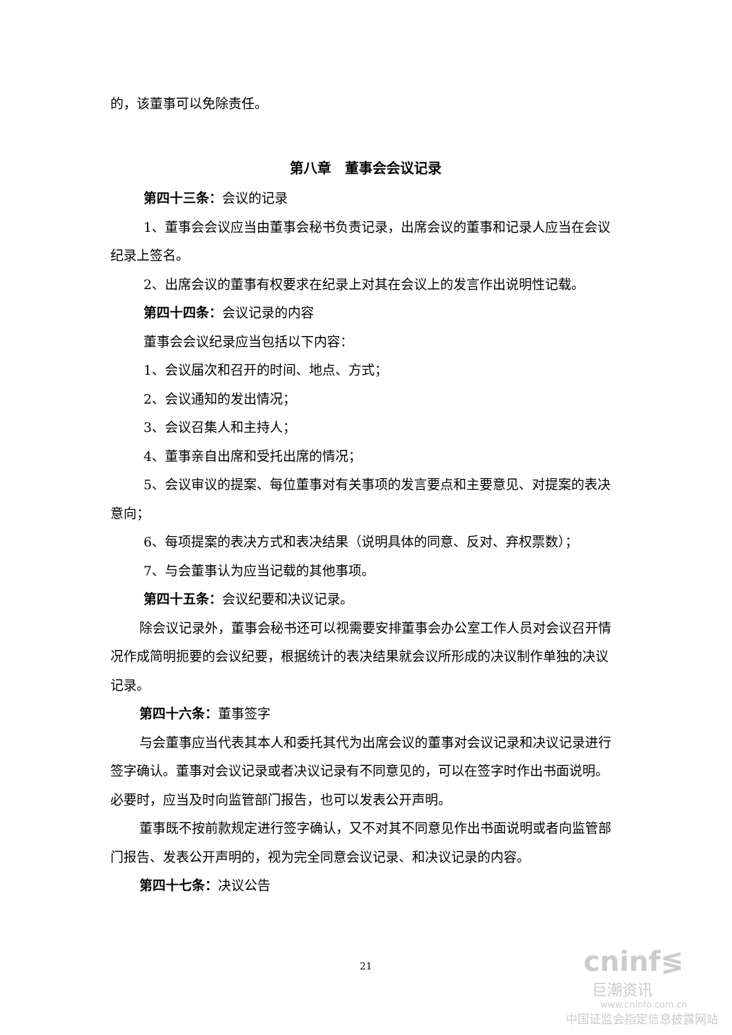的，该董事可以免除责任。
第八章　董事会会议记录
第四十三条：会议的记录
1、董事会会议应当由董事会秘书负责记录，出席会议的董事和记录人应当在会议纪录上签名。
2、出席会议的董事有权要求在纪录上对其在会议上的发言作出说明性记载。
第四十四条：会议记录的内容
董事会会议纪录应当包括以下内容：
1、会议届次和召开的时间、地点、方式；
2、会议通知的发出情况；
3、会议召集人和主持人；
4、董事亲自出席和受托出席的情况；
5、会议审议的提案、每位董事对有关事项的发言要点和主要意见、对提案的表决意向；
6、每项提案的表决方式和表决结果（说明具体的同意、反对、弃权票数）；
7、与会董事认为应当记载的其他事项。
第四十五条：会议纪要和决议记录。
除会议记录外，董事会秘书还可以视需要安排董事会办公室工作人员对会议召开情况作成简明扼要的会议纪要，根据统计的表决结果就会议所形成的决议制作单独的决议记录。
第四十六条：董事签字
与会董事应当代表其本人和委托其代为出席会议的董事对会议记录和决议记录进行签字确认。董事对会议记录或者决议记录有不同意见的，可以在签字时作出书面说明。必要时，应当及时向监管部门报告，也可以发表公开声明。
董事既不按前款规定进行签字确认，又不对其不同意见作出书面说明或者向监管部门报告、发表公开声明的，视为完全同意会议记录、和决议记录的内容。
第四十七条：决议公告
21
cninf≶
巨潮资讯
www.cninfo.com.cn
中国证监会指定信息披露网站